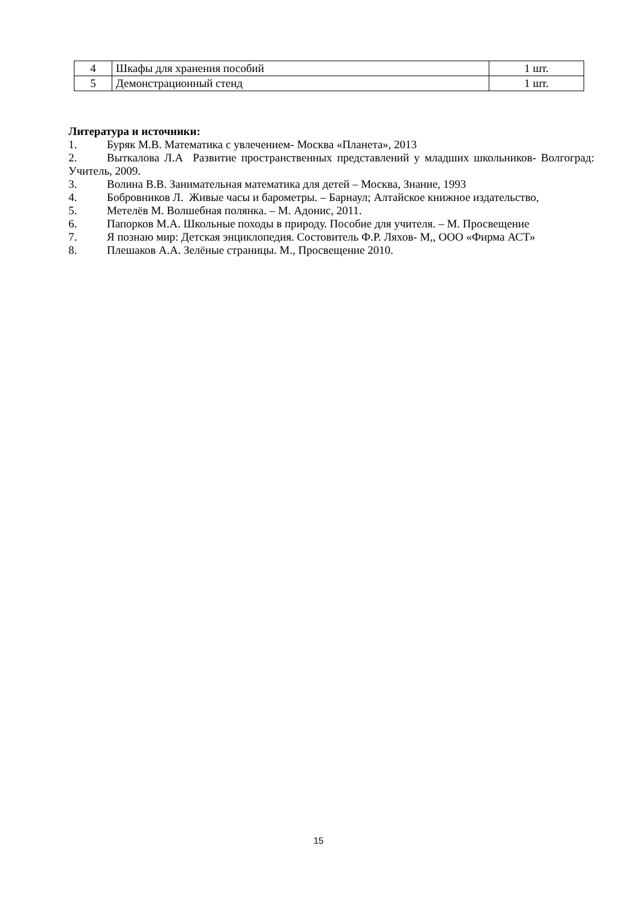| 4 | Шкафы для хранения пособий | 1 шт. |
| 5 | Демонстрационный стенд | 1 шт. |
Литература и источники:
1. Буряк М.В. Математика с увлечением- Москва «Планета», 2013
2. Выткалова Л.А Развитие пространственных представлений у младших школьников- Волгоград: Учитель, 2009.
3. Волина В.В. Занимательная математика для детей – Москва, Знание, 1993
4. Бобровников Л. Живые часы и барометры. – Барнаул; Алтайское книжное издательство,
5. Метелёв М. Волшебная полянка. – М. Адонис, 2011.
6. Папорков М.А. Школьные походы в природу. Пособие для учителя. – М. Просвещение
7. Я познаю мир: Детская энциклопедия. Состовитель Ф.Р. Ляхов- М,, ООО «Фирма АСТ»
8. Плешаков А.А. Зелёные страницы. М., Просвещение 2010.
15